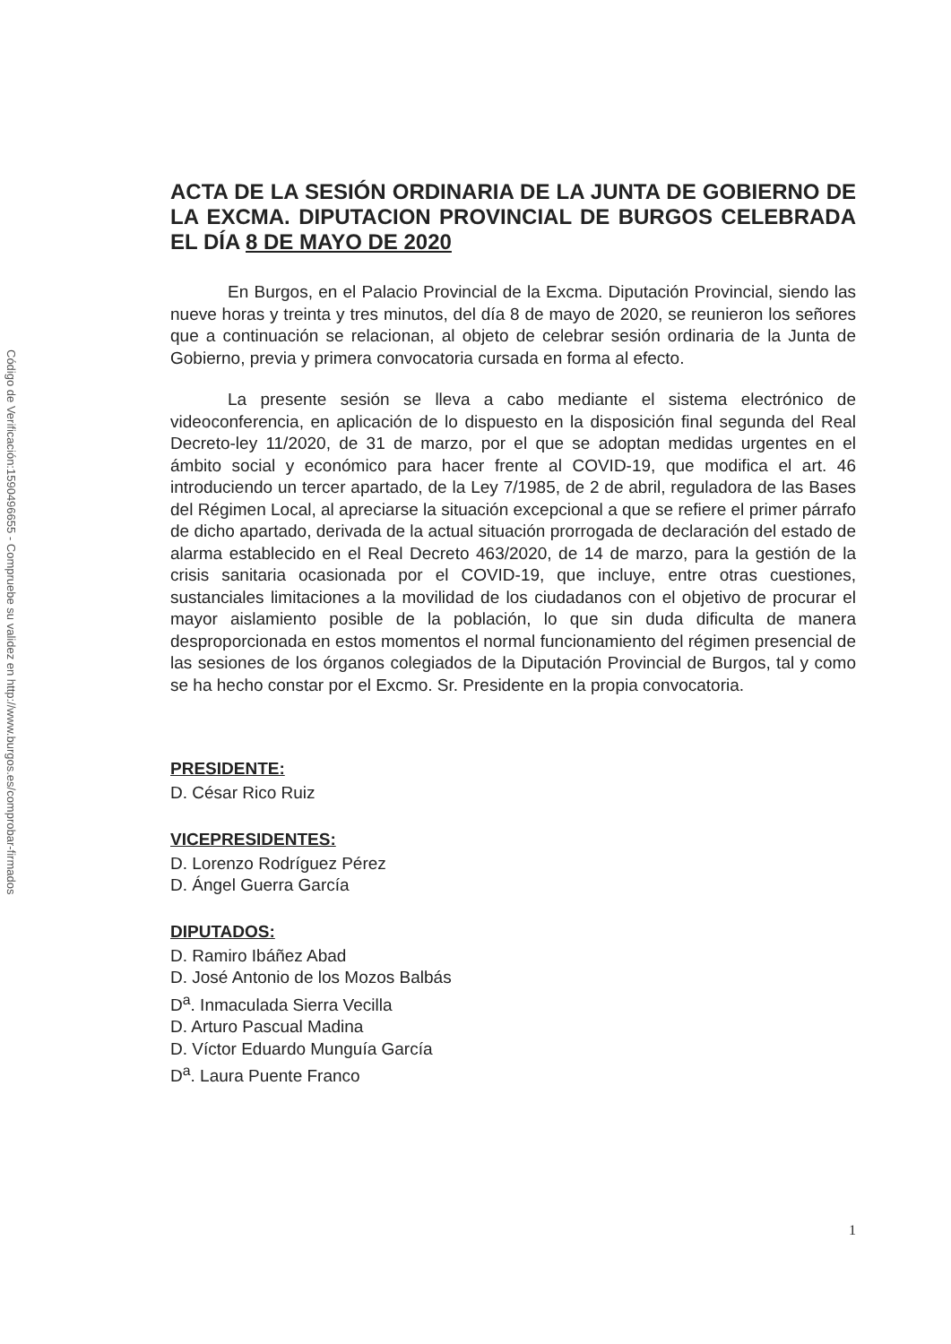Código de Verificación:1590496655 - Compruebe su validez en http://www.burgos.es/comprobar-firmados
ACTA DE LA SESIÓN ORDINARIA DE LA JUNTA DE GOBIERNO DE LA EXCMA. DIPUTACION PROVINCIAL DE BURGOS CELEBRADA EL DÍA 8 DE MAYO DE 2020
En Burgos, en el Palacio Provincial de la Excma. Diputación Provincial, siendo las nueve horas y treinta y tres minutos, del día 8 de mayo de 2020, se reunieron los señores que a continuación se relacionan, al objeto de celebrar sesión ordinaria de la Junta de Gobierno, previa y primera convocatoria cursada en forma al efecto.
La presente sesión se lleva a cabo mediante el sistema electrónico de videoconferencia, en aplicación de lo dispuesto en la disposición final segunda del Real Decreto-ley 11/2020, de 31 de marzo, por el que se adoptan medidas urgentes en el ámbito social y económico para hacer frente al COVID-19, que modifica el art. 46 introduciendo un tercer apartado, de la Ley 7/1985, de 2 de abril, reguladora de las Bases del Régimen Local, al apreciarse la situación excepcional a que se refiere el primer párrafo de dicho apartado, derivada de la actual situación prorrogada de declaración del estado de alarma establecido en el Real Decreto 463/2020, de 14 de marzo, para la gestión de la crisis sanitaria ocasionada por el COVID-19, que incluye, entre otras cuestiones, sustanciales limitaciones a la movilidad de los ciudadanos con el objetivo de procurar el mayor aislamiento posible de la población, lo que sin duda dificulta de manera desproporcionada en estos momentos el normal funcionamiento del régimen presencial de las sesiones de los órganos colegiados de la Diputación Provincial de Burgos, tal y como se ha hecho constar por el Excmo. Sr. Presidente en la propia convocatoria.
PRESIDENTE:
D. César Rico Ruiz
VICEPRESIDENTES:
D. Lorenzo Rodríguez Pérez
D. Ángel Guerra García
DIPUTADOS:
D. Ramiro Ibáñez Abad
D. José Antonio de los Mozos Balbás
D<sup>a</sup>. Inmaculada Sierra Vecilla
D. Arturo Pascual Madina
D. Víctor Eduardo Munguía García
D<sup>a</sup>. Laura Puente Franco
1